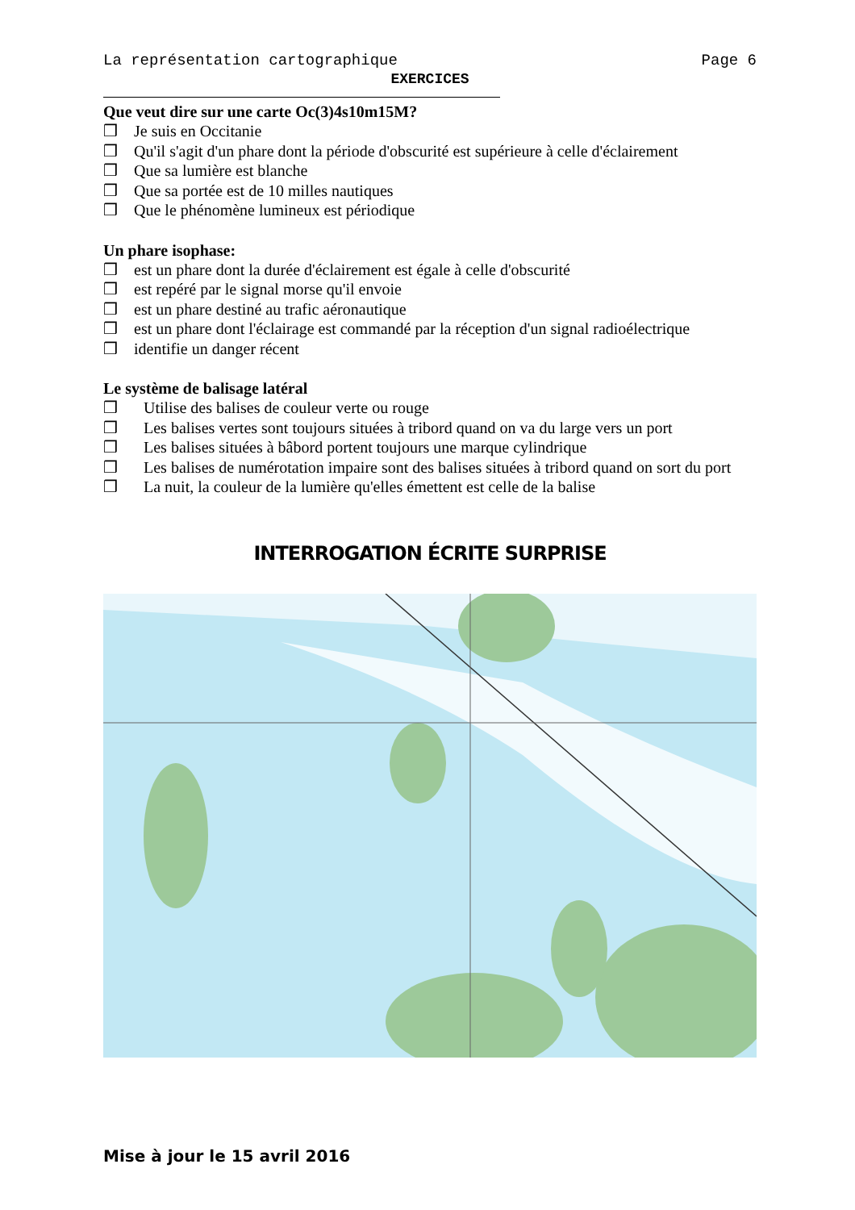La représentation cartographique Page 6
EXERCICES
Que veut dire sur une carte Oc(3)4s10m15M?
❒ Je suis en Occitanie
❒ Qu'il s'agit d'un phare dont la période d'obscurité est supérieure à celle d'éclairement
❒ Que sa lumière est blanche
❒ Que sa portée est de 10 milles nautiques
❒ Que le phénomène lumineux est périodique
Un phare isophase:
❒ est un phare dont la durée d'éclairement est égale à celle d'obscurité
❒ est repéré par le signal morse qu'il envoie
❒ est un phare destiné au trafic aéronautique
❒ est un phare dont l'éclairage est commandé par la réception d'un signal radioélectrique
❒ identifie un danger récent
Le système de balisage latéral
❒ Utilise des balises de couleur verte ou rouge
❒ Les balises vertes sont toujours situées à tribord quand on va du large vers un port
❒ Les balises situées à bâbord portent toujours une marque cylindrique
❒ Les balises de numérotation impaire sont des balises situées à tribord quand on sort du port
❒ La nuit, la couleur de la lumière qu'elles émettent est celle de la balise
INTERROGATION ÉCRITE SURPRISE
Mise à jour le 15 avril 2016